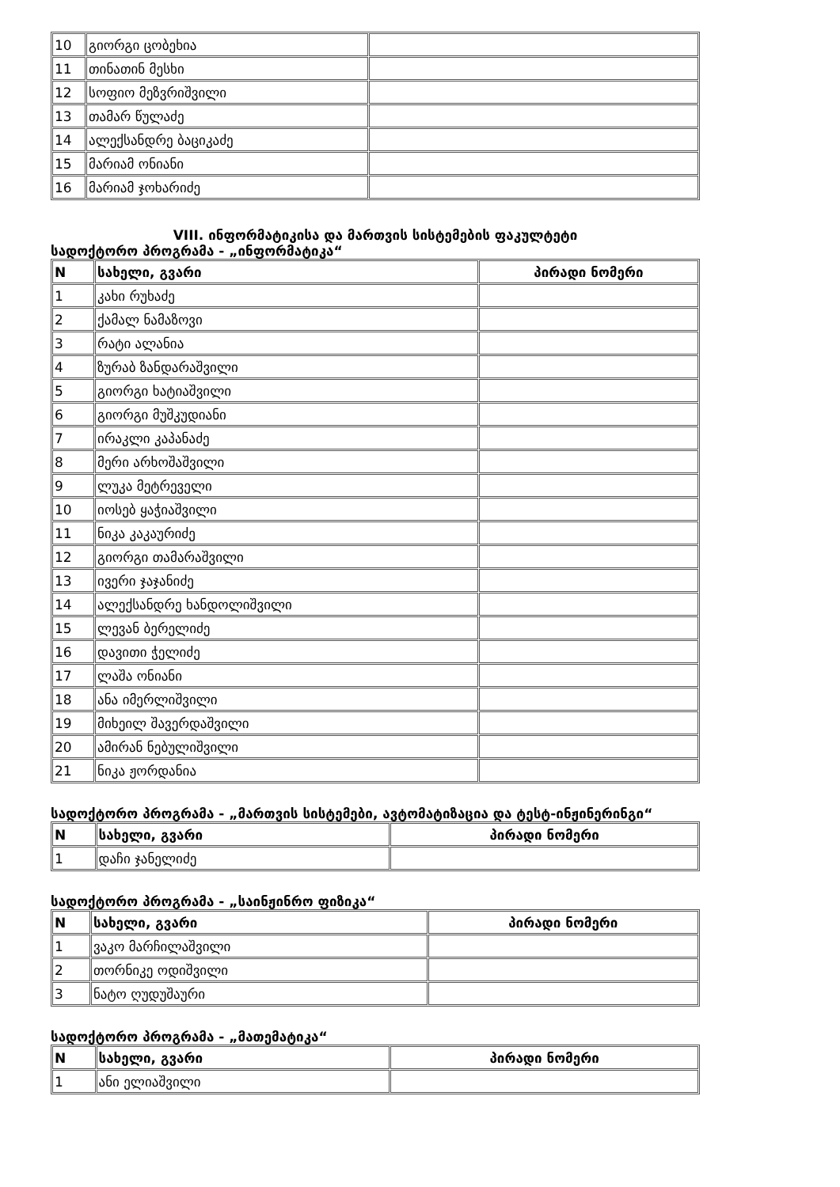| 10 | გიორგი ცობეხია | |
| 11 | თინათინ მესხი | |
| 12 | სოფიო მეზვრიშვილი | |
| 13 | თამარ წულაძე | |
| 14 | ალექსანდრე ბაციკაძე | |
| 15 | მარიამ ონიანი | |
| 16 | მარიამ ჯოხარიძე | |
VIII. ინფორმატიკისა და მართვის სისტემების ფაკულტეტი
სადოქტორო პროგრამა - „ინფორმატიკა“
| N | სახელი, გვარი | პირადი ნომერი |
| --- | --- | --- |
| 1 | კახი რუხაძე | |
| 2 | ქამალ ნამაზოვი | |
| 3 | რატი ალანია | |
| 4 | ზურაბ ზანდარაშვილი | |
| 5 | გიორგი ხატიაშვილი | |
| 6 | გიორგი მუშკუდიანი | |
| 7 | ირაკლი კაპანაძე | |
| 8 | მერი არხოშაშვილი | |
| 9 | ლუკა მეტრეველი | |
| 10 | იოსებ ყაჭიაშვილი | |
| 11 | ნიკა კაკაურიძე | |
| 12 | გიორგი თამარაშვილი | |
| 13 | ივერი ჯაჯანიძე | |
| 14 | ალექსანდრე ხანდოლიშვილი | |
| 15 | ლევან ბერელიძე | |
| 16 | დავითი ჭელიძე | |
| 17 | ლაშა ონიანი | |
| 18 | ანა იმერლიშვილი | |
| 19 | მიხეილ შავერდაშვილი | |
| 20 | ამირან ნებულიშვილი | |
| 21 | ნიკა ჟორდანია | |
სადოქტორო პროგრამა - „მართვის სისტემები, ავტომატიზაცია და ტესტ-ინჟინერინგი“
| N | სახელი, გვარი | პირადი ნომერი |
| --- | --- | --- |
| 1 | დაჩი ჯანელიძე | |
სადოქტორო პროგრამა - „საინჟინრო ფიზიკა“
| N | სახელი, გვარი | პირადი ნომერი |
| --- | --- | --- |
| 1 | ვაკო მარჩილაშვილი | |
| 2 | თორნიკე ოდიშვილი | |
| 3 | ნატო ღუდუშაური | |
სადოქტორო პროგრამა - „მათემატიკა“
| N | სახელი, გვარი | პირადი ნომერი |
| --- | --- | --- |
| 1 | ანი ელიაშვილი | |